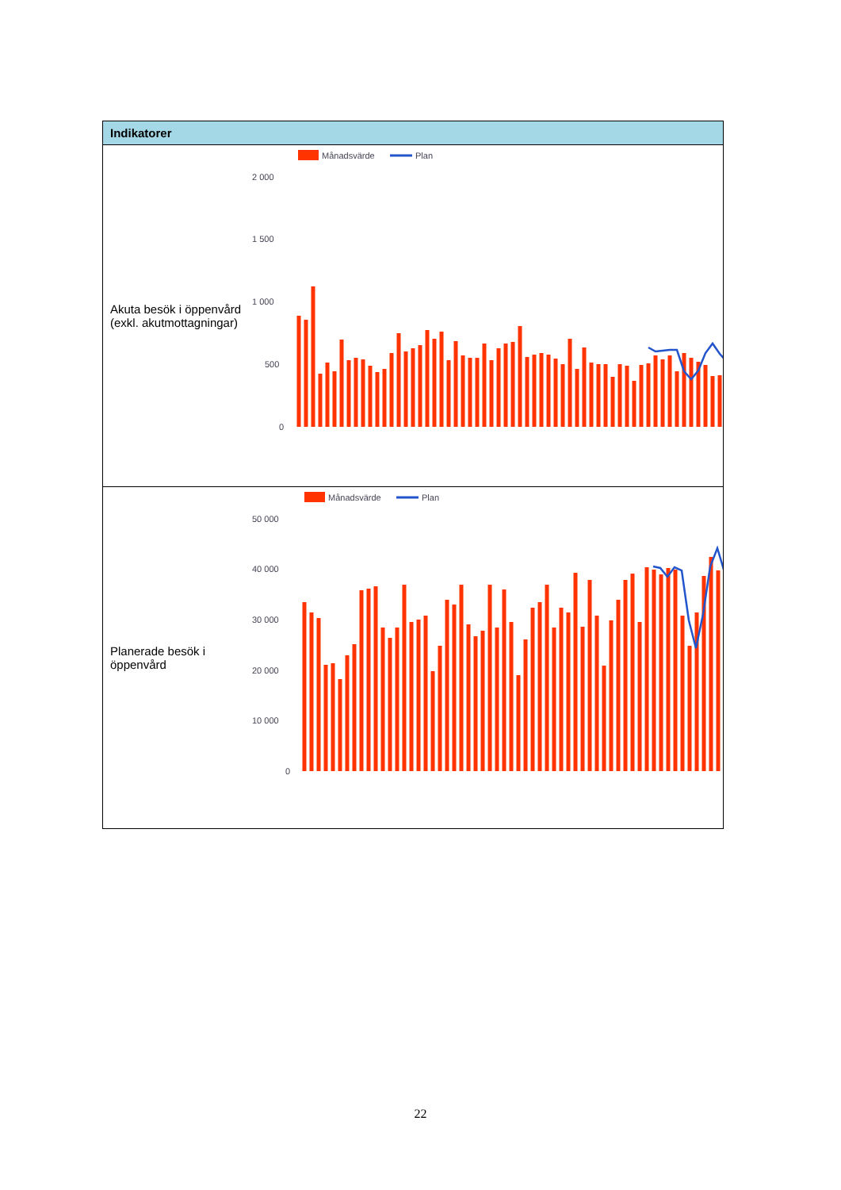| Indikatorer | |
| --- | --- |
| Akuta besök i öppenvård (exkl. akutmottagningar) | Månadsvärde Plan 2 000 1 500 1 000 500 0 |
| Planerade besök i öppenvård | Månadsvärde Plan 50 000 40 000 30 000 20 000 10 000 0 |
22